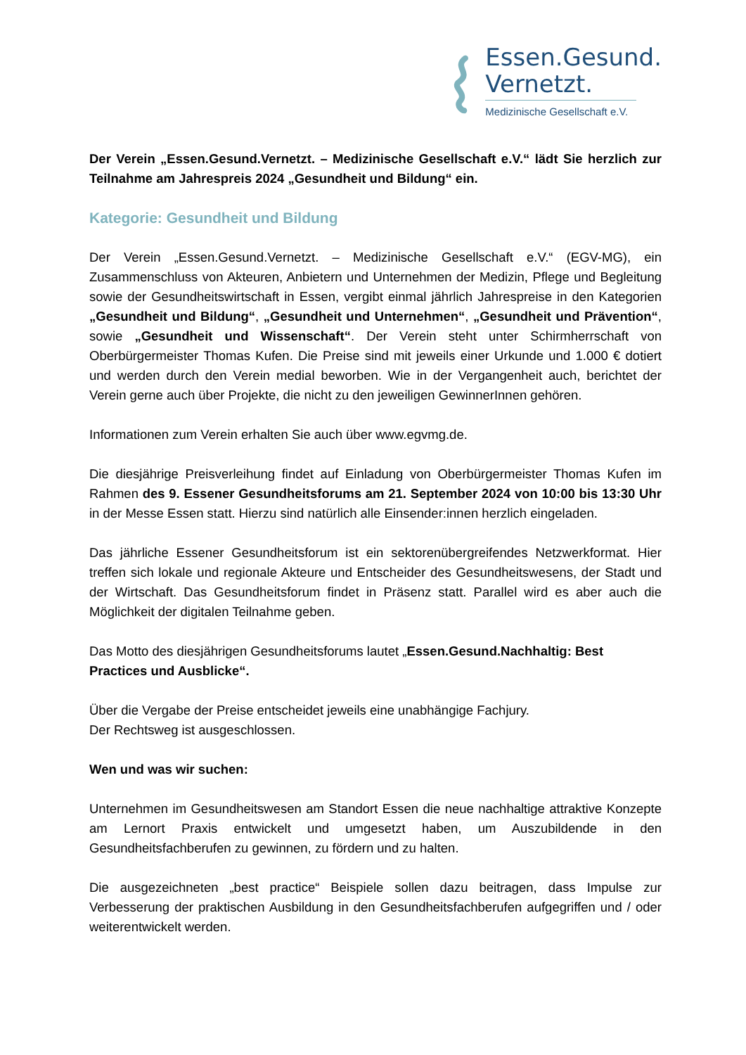Essen.Gesund.
Vernetzt.
Medizinische Gesellschaft e.V.
Der Verein „Essen.Gesund.Vernetzt. – Medizinische Gesellschaft e.V.“ lädt Sie herzlich zur Teilnahme am Jahrespreis 2024 „Gesundheit und Bildung“ ein.
Kategorie: Gesundheit und Bildung
Der Verein „Essen.Gesund.Vernetzt. – Medizinische Gesellschaft e.V.“ (EGV-MG), ein Zusammenschluss von Akteuren, Anbietern und Unternehmen der Medizin, Pflege und Begleitung sowie der Gesundheitswirtschaft in Essen, vergibt einmal jährlich Jahrespreise in den Kategorien „Gesundheit und Bildung“, „Gesundheit und Unternehmen“, „Gesundheit und Prävention“, sowie „Gesundheit und Wissenschaft“. Der Verein steht unter Schirmherrschaft von Oberbürgermeister Thomas Kufen. Die Preise sind mit jeweils einer Urkunde und 1.000 € dotiert und werden durch den Verein medial beworben. Wie in der Vergangenheit auch, berichtet der Verein gerne auch über Projekte, die nicht zu den jeweiligen GewinnerInnen gehören.
Informationen zum Verein erhalten Sie auch über www.egvmg.de.
Die diesjährige Preisverleihung findet auf Einladung von Oberbürgermeister Thomas Kufen im Rahmen des 9. Essener Gesundheitsforums am 21. September 2024 von 10:00 bis 13:30 Uhr in der Messe Essen statt. Hierzu sind natürlich alle Einsender:innen herzlich eingeladen.
Das jährliche Essener Gesundheitsforum ist ein sektorenübergreifendes Netzwerkformat. Hier treffen sich lokale und regionale Akteure und Entscheider des Gesundheitswesens, der Stadt und der Wirtschaft. Das Gesundheitsforum findet in Präsenz statt. Parallel wird es aber auch die Möglichkeit der digitalen Teilnahme geben.
Das Motto des diesjährigen Gesundheitsforums lautet „Essen.Gesund.Nachhaltig: Best Practices und Ausblicke“.
Über die Vergabe der Preise entscheidet jeweils eine unabhängige Fachjury.
Der Rechtsweg ist ausgeschlossen.
Wen und was wir suchen:
Unternehmen im Gesundheitswesen am Standort Essen die neue nachhaltige attraktive Konzepte am Lernort Praxis entwickelt und umgesetzt haben, um Auszubildende in den Gesundheitsfachberufen zu gewinnen, zu fördern und zu halten.
Die ausgezeichneten „best practice“ Beispiele sollen dazu beitragen, dass Impulse zur Verbesserung der praktischen Ausbildung in den Gesundheitsfachberufen aufgegriffen und / oder weiterentwickelt werden.